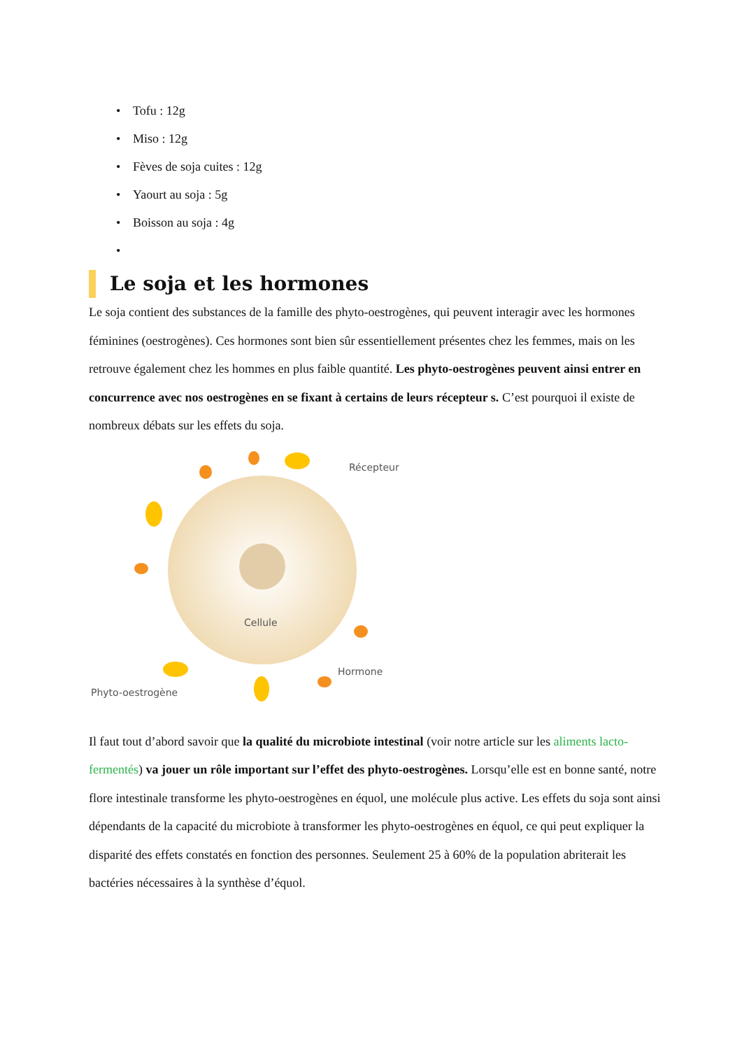• Tofu : 12g
• Miso : 12g
• Fèves de soja cuites : 12g
• Yaourt au soja : 5g
• Boisson au soja : 4g
•
Le soja et les hormones
Le soja contient des substances de la famille des phyto-oestrogènes, qui peuvent interagir avec les hormones féminines (oestrogènes). Ces hormones sont bien sûr essentiellement présentes chez les femmes, mais on les retrouve également chez les hommes en plus faible quantité. Les phyto-oestrogènes peuvent ainsi entrer en concurrence avec nos oestrogènes en se fixant à certains de leurs récepteur s. C’est pourquoi il existe de nombreux débats sur les effets du soja.
Récepteur
Cellule
Hormone
Phyto-oestrogène
Il faut tout d’abord savoir que la qualité du microbiote intestinal (voir notre article sur les aliments lacto-fermentés) va jouer un rôle important sur l’effet des phyto-oestrogènes. Lorsqu’elle est en bonne santé, notre flore intestinale transforme les phyto-oestrogènes en équol, une molécule plus active. Les effets du soja sont ainsi dépendants de la capacité du microbiote à transformer les phyto-oestrogènes en équol, ce qui peut expliquer la disparité des effets constatés en fonction des personnes. Seulement 25 à 60% de la population abriterait les bactéries nécessaires à la synthèse d’équol.